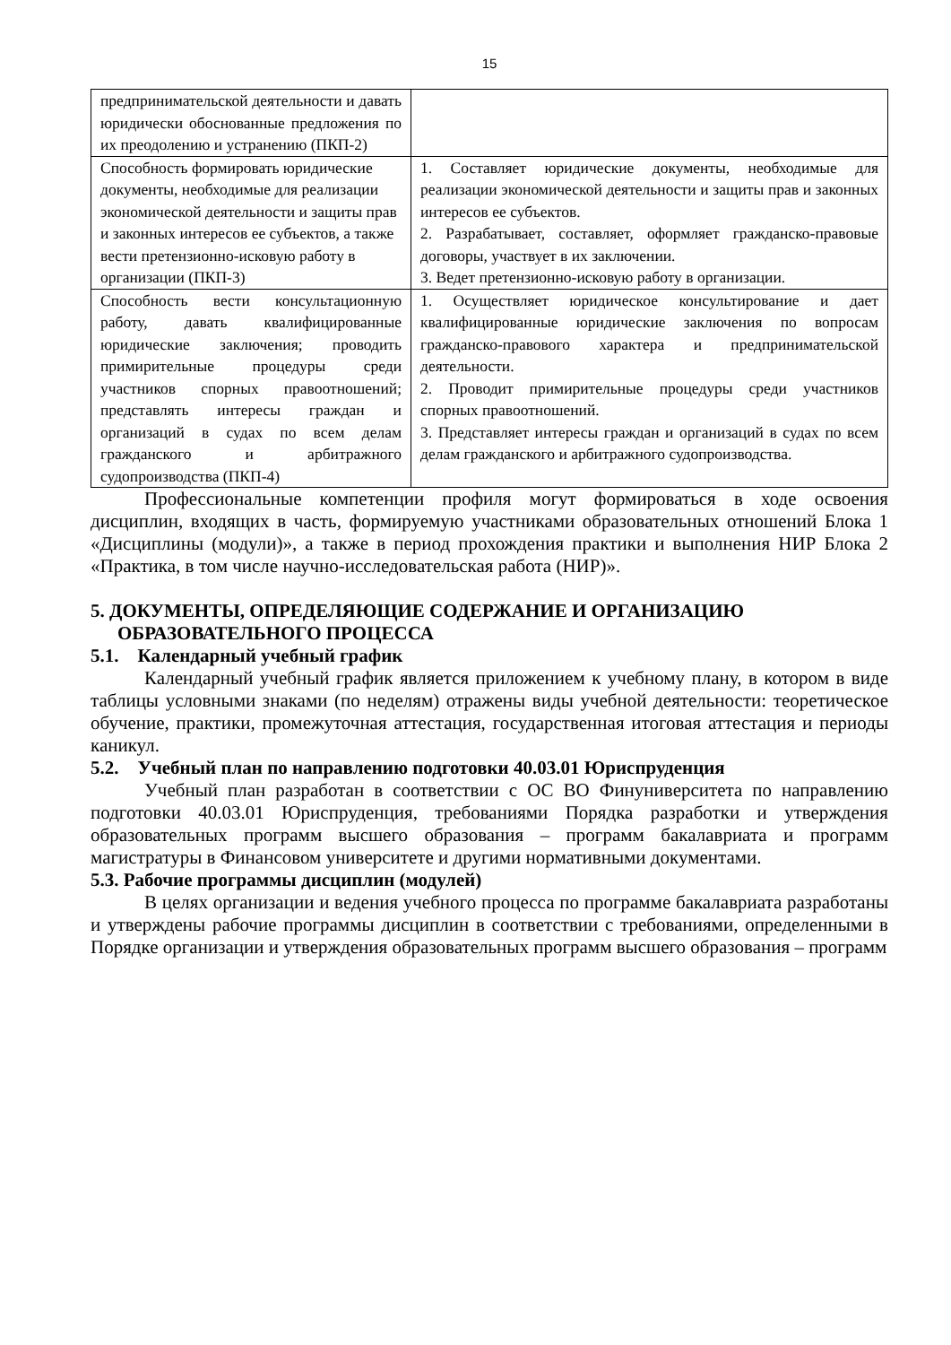15
| предпринимательской деятельности и давать юридически обоснованные предложения по их преодолению и устранению (ПКП-2) | |
| Способность формировать юридические документы, необходимые для реализации экономической деятельности и защиты прав и законных интересов ее субъектов, а также вести претензионно-исковую работу в организации (ПКП-3) | 1. Составляет юридические документы, необходимые для реализации экономической деятельности и защиты прав и законных интересов ее субъектов. 2. Разрабатывает, составляет, оформляет гражданско-правовые договоры, участвует в их заключении. 3. Ведет претензионно-исковую работу в организации. |
| Способность вести консультационную работу, давать квалифицированные юридические заключения; проводить примирительные процедуры среди участников спорных правоотношений; представлять интересы граждан и организаций в судах по всем делам гражданского и арбитражного судопроизводства (ПКП-4) | 1. Осуществляет юридическое консультирование и дает квалифицированные юридические заключения по вопросам гражданско-правового характера и предпринимательской деятельности. 2. Проводит примирительные процедуры среди участников спорных правоотношений. 3. Представляет интересы граждан и организаций в судах по всем делам гражданского и арбитражного судопроизводства. |
Профессиональные компетенции профиля могут формироваться в ходе освоения дисциплин, входящих в часть, формируемую участниками образовательных отношений Блока 1 «Дисциплины (модули)», а также в период прохождения практики и выполнения НИР Блока 2 «Практика, в том числе научно-исследовательская работа (НИР)».
5. ДОКУМЕНТЫ, ОПРЕДЕЛЯЮЩИЕ СОДЕРЖАНИЕ И ОРГАНИЗАЦИЮ ОБРАЗОВАТЕЛЬНОГО ПРОЦЕССА
5.1. Календарный учебный график
Календарный учебный график является приложением к учебному плану, в котором в виде таблицы условными знаками (по неделям) отражены виды учебной деятельности: теоретическое обучение, практики, промежуточная аттестация, государственная итоговая аттестация и периоды каникул.
5.2. Учебный план по направлению подготовки 40.03.01 Юриспруденция
Учебный план разработан в соответствии с ОС ВО Финуниверситета по направлению подготовки 40.03.01 Юриспруденция, требованиями Порядка разработки и утверждения образовательных программ высшего образования – программ бакалавриата и программ магистратуры в Финансовом университете и другими нормативными документами.
5.3. Рабочие программы дисциплин (модулей)
В целях организации и ведения учебного процесса по программе бакалавриата разработаны и утверждены рабочие программы дисциплин в соответствии с требованиями, определенными в Порядке организации и утверждения образовательных программ высшего образования – программ